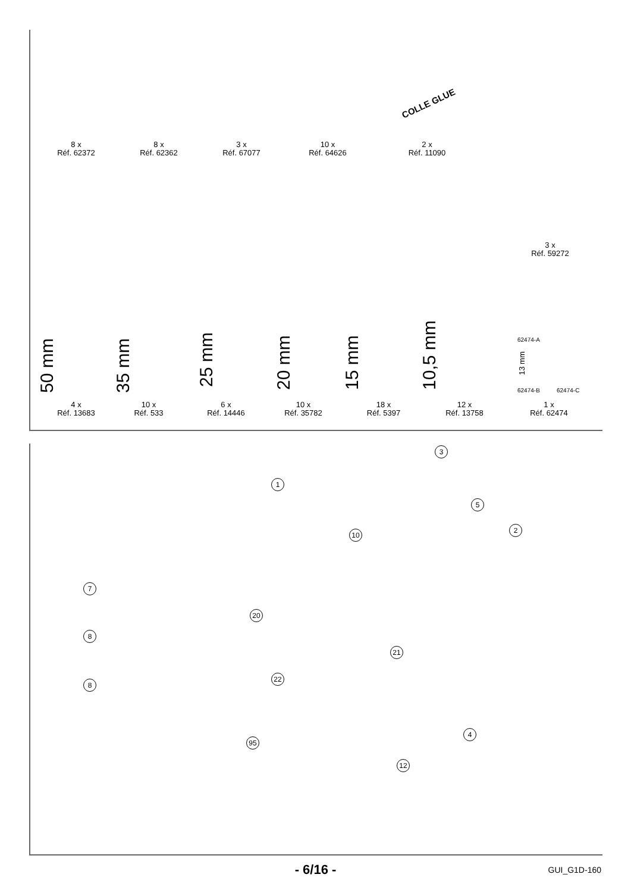8 x
Réf. 62372
8 x
Réf. 62362
3 x
Réf. 67077
10 x
Réf. 64626
2 x
Réf. 11090
COLLE GLUE
3 x
Réf. 59272
50 mm 35 mm 25 mm 20 mm 15 mm 10,5 mm
62474-A
62474-B 62474-C
13 mm
4 x
Réf. 13683
10 x
Réf. 533
6 x
Réf. 14446
10 x
Réf. 35782
18 x
Réf. 5397
12 x
Réf. 13758
1 x
Réf. 62474
3
1
5
2
10
7
20
8
21
8
22
4
95
12
- 6/16 -
GUI_G1D-160